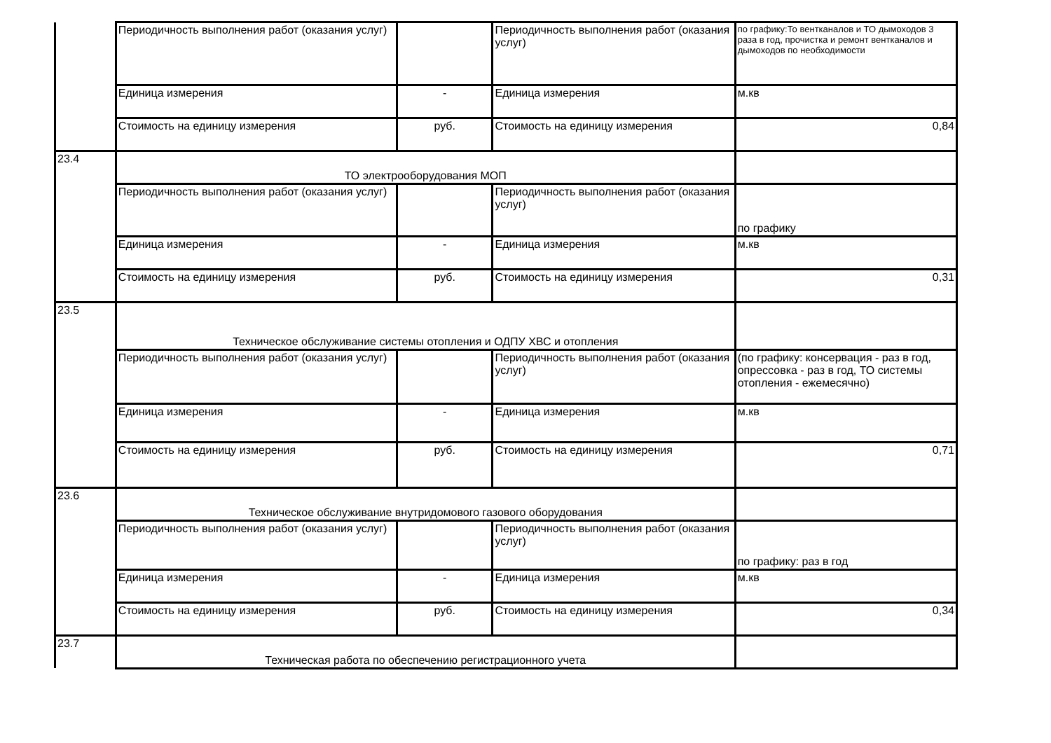| | Периодичность выполнения работ (оказания услуг) | | Периодичность выполнения работ (оказания услуг) | по графику:То вентканалов и ТО дымоходов 3 раза в год, прочистка и ремонт вентканалов и дымоходов по необходимости |
| | Единица измерения | - | Единица измерения | м.кв |
| | Стоимость на единицу измерения | руб. | Стоимость на единицу измерения | 0,84 |
| 23.4 | ТО электрооборудования МОП | | | |
| | Периодичность выполнения работ (оказания услуг) | | Периодичность выполнения работ (оказания услуг) | по графику |
| | Единица измерения | - | Единица измерения | м.кв |
| | Стоимость на единицу измерения | руб. | Стоимость на единицу измерения | 0,31 |
| 23.5 | Техническое обслуживание системы отопления и ОДПУ ХВС и отопления | | | |
| | Периодичность выполнения работ (оказания услуг) | | Периодичность выполнения работ (оказания услуг) | (по графику: консервация - раз в год, опрессовка - раз в год, ТО системы отопления - ежемесячно) |
| | Единица измерения | - | Единица измерения | м.кв |
| | Стоимость на единицу измерения | руб. | Стоимость на единицу измерения | 0,71 |
| 23.6 | Техническое обслуживание внутридомового газового оборудования | | | |
| | Периодичность выполнения работ (оказания услуг) | | Периодичность выполнения работ (оказания услуг) | по графику: раз в год |
| | Единица измерения | - | Единица измерения | м.кв |
| | Стоимость на единицу измерения | руб. | Стоимость на единицу измерения | 0,34 |
| 23.7 | Техническая работа по обеспечению регистрационного учета | | | |